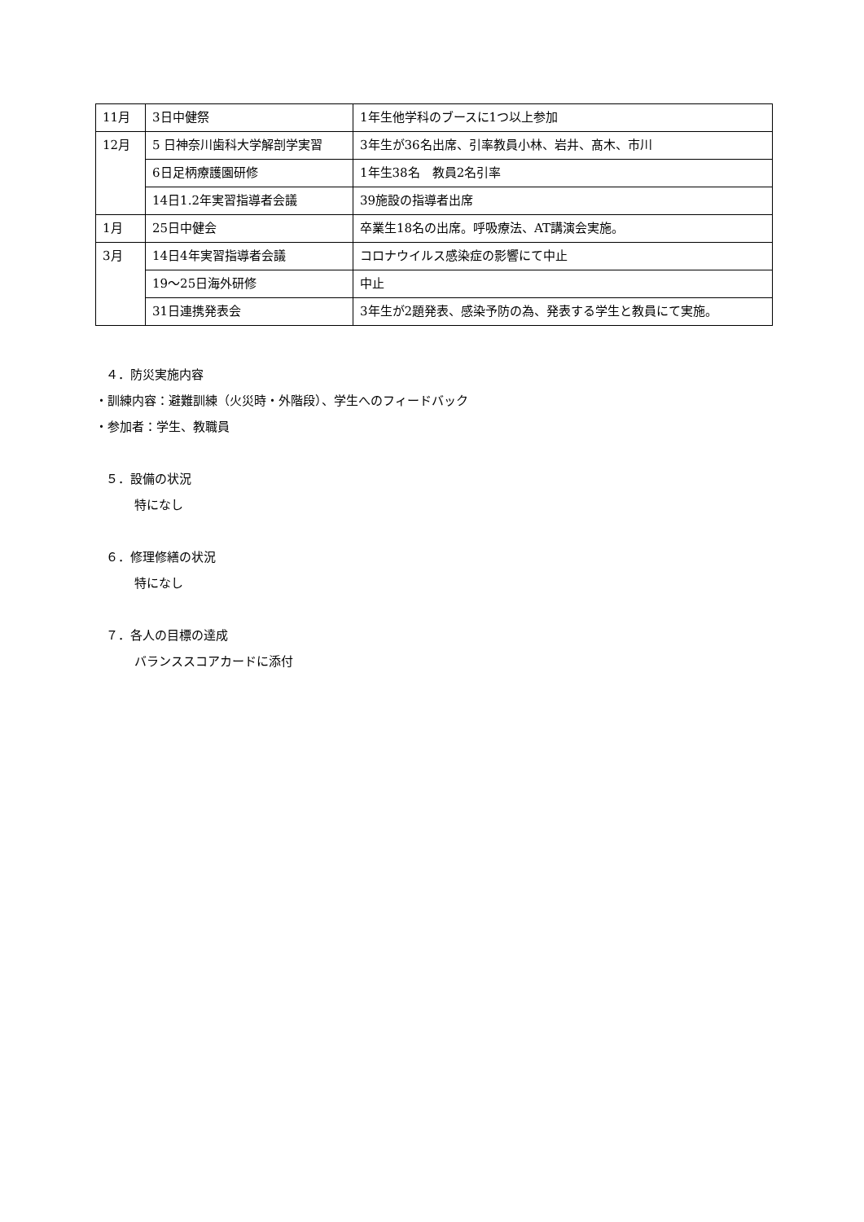| 11月 | 3日中健祭 | 1年生他学科のブースに1つ以上参加 |
| 12月 | 5 日神奈川歯科大学解剖学実習 | 3年生が36名出席、引率教員小林、岩井、髙木、市川 |
| | 6日足柄療護園研修 | 1年生38名 教員2名引率 |
| | 14日1.2年実習指導者会議 | 39施設の指導者出席 |
| 1月 | 25日中健会 | 卒業生18名の出席。呼吸療法、AT講演会実施。 |
| 3月 | 14日4年実習指導者会議 | コロナウイルス感染症の影響にて中止 |
| | 19〜25日海外研修 | 中止 |
| | 31日連携発表会 | 3年生が2題発表、感染予防の為、発表する学生と教員にて実施。 |
４．防災実施内容
・訓練内容：避難訓練（火災時・外階段）、学生へのフィードバック
・参加者：学生、教職員
５．設備の状況
特になし
６．修理修繕の状況
特になし
７．各人の目標の達成
バランススコアカードに添付